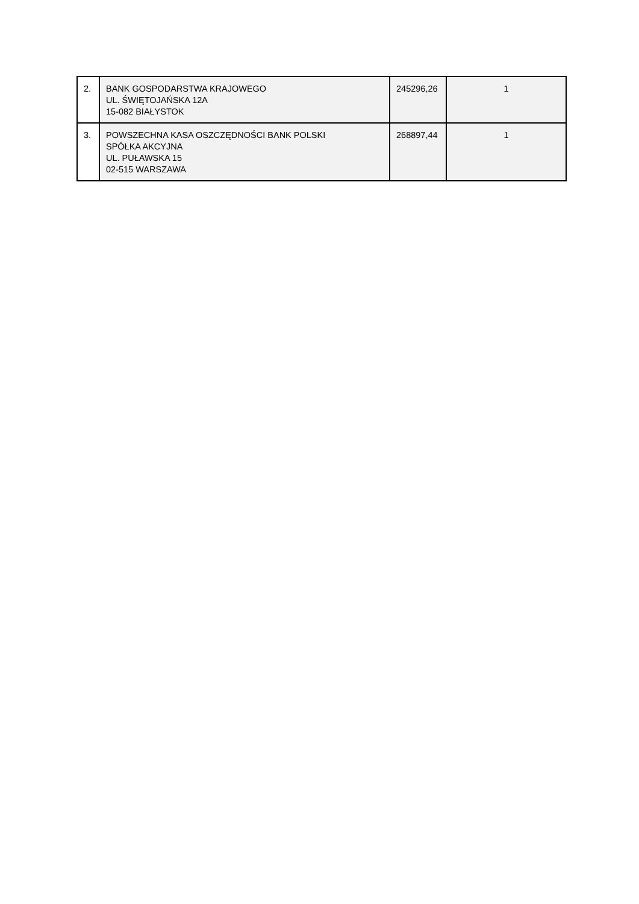| 2. | BANK GOSPODARSTWA KRAJOWEGO UL. ŚWIĘTOJAŃSKA 12A 15-082 BIAŁYSTOK | 245296,26 | 1 |
| 3. | POWSZECHNA KASA OSZCZĘDNOŚCI BANK POLSKI SPÓŁKA AKCYJNA UL. PUŁAWSKA 15 02-515 WARSZAWA | 268897,44 | 1 |